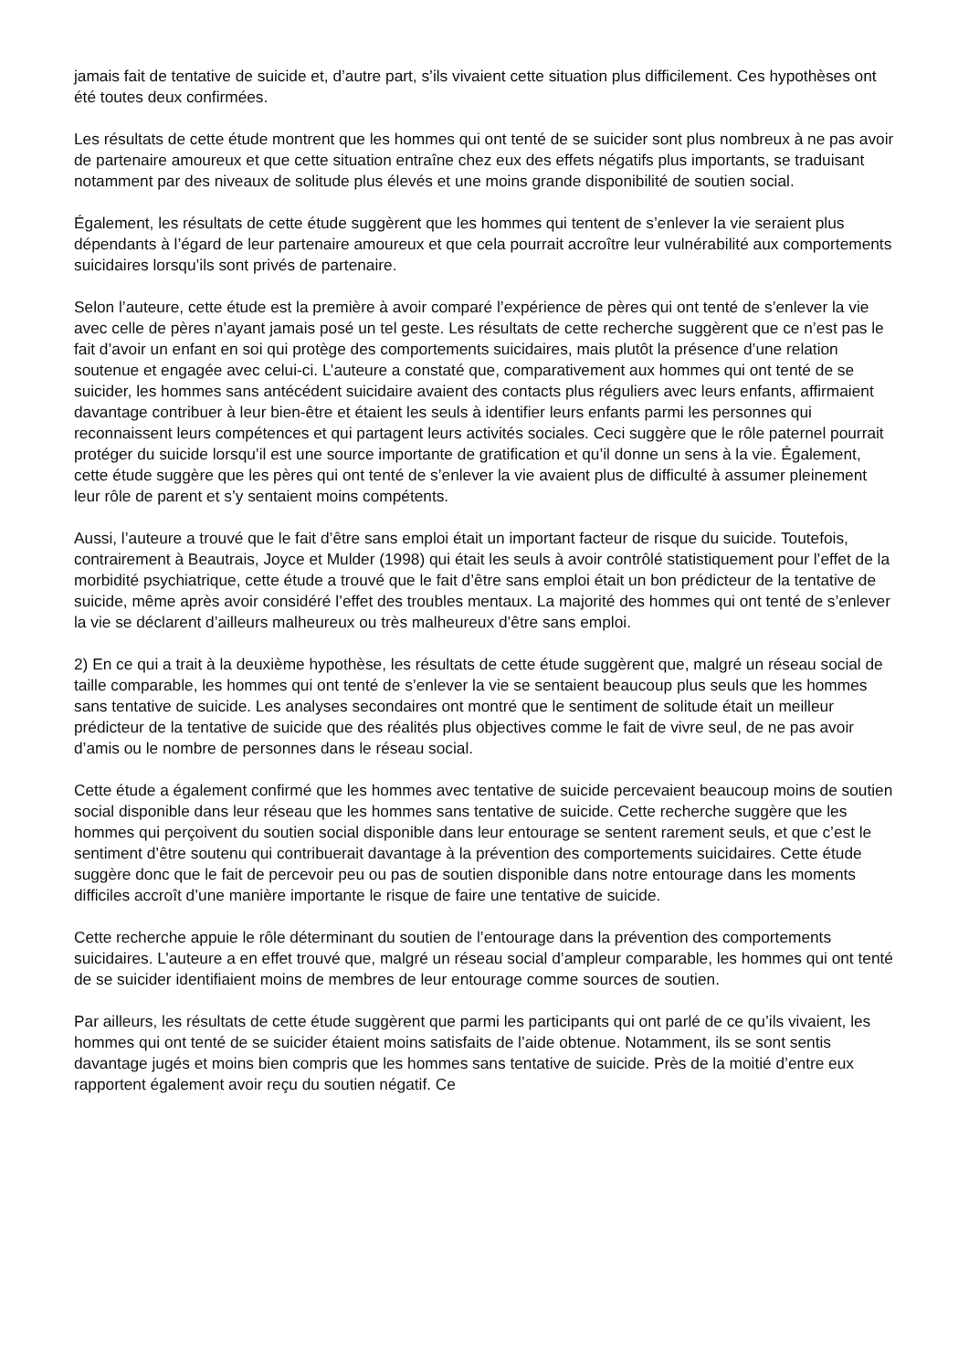jamais fait de tentative de suicide et, d’autre part, s’ils vivaient cette situation plus difficilement. Ces hypothèses ont été toutes deux confirmées.
Les résultats de cette étude montrent que les hommes qui ont tenté de se suicider sont plus nombreux à ne pas avoir de partenaire amoureux et que cette situation entraîne chez eux des effets négatifs plus importants, se traduisant notamment par des niveaux de solitude plus élevés et une moins grande disponibilité de soutien social.
Également, les résultats de cette étude suggèrent que les hommes qui tentent de s’enlever la vie seraient plus dépendants à l’égard de leur partenaire amoureux et que cela pourrait accroître leur vulnérabilité aux comportements suicidaires lorsqu’ils sont privés de partenaire.
Selon l’auteure, cette étude est la première à avoir comparé l’expérience de pères qui ont tenté de s’enlever la vie avec celle de pères n’ayant jamais posé un tel geste. Les résultats de cette recherche suggèrent que ce n’est pas le fait d’avoir un enfant en soi qui protège des comportements suicidaires, mais plutôt la présence d’une relation soutenue et engagée avec celui-ci. L’auteure a constaté que, comparativement aux hommes qui ont tenté de se suicider, les hommes sans antécédent suicidaire avaient des contacts plus réguliers avec leurs enfants, affirmaient davantage contribuer à leur bien-être et étaient les seuls à identifier leurs enfants parmi les personnes qui reconnaissent leurs compétences et qui partagent leurs activités sociales. Ceci suggère que le rôle paternel pourrait protéger du suicide lorsqu’il est une source importante de gratification et qu’il donne un sens à la vie. Également, cette étude suggère que les pères qui ont tenté de s’enlever la vie avaient plus de difficulté à assumer pleinement leur rôle de parent et s’y sentaient moins compétents.
Aussi, l’auteure a trouvé que le fait d’être sans emploi était un important facteur de risque du suicide. Toutefois, contrairement à Beautrais, Joyce et Mulder (1998) qui était les seuls à avoir contrôlé statistiquement pour l’effet de la morbidité psychiatrique, cette étude a trouvé que le fait d’être sans emploi était un bon prédicteur de la tentative de suicide, même après avoir considéré l’effet des troubles mentaux. La majorité des hommes qui ont tenté de s’enlever la vie se déclarent d’ailleurs malheureux ou très malheureux d’être sans emploi.
2) En ce qui a trait à la deuxième hypothèse, les résultats de cette étude suggèrent que, malgré un réseau social de taille comparable, les hommes qui ont tenté de s’enlever la vie se sentaient beaucoup plus seuls que les hommes sans tentative de suicide. Les analyses secondaires ont montré que le sentiment de solitude était un meilleur prédicteur de la tentative de suicide que des réalités plus objectives comme le fait de vivre seul, de ne pas avoir d’amis ou le nombre de personnes dans le réseau social.
Cette étude a également confirmé que les hommes avec tentative de suicide percevaient beaucoup moins de soutien social disponible dans leur réseau que les hommes sans tentative de suicide. Cette recherche suggère que les hommes qui perçoivent du soutien social disponible dans leur entourage se sentent rarement seuls, et que c’est le sentiment d’être soutenu qui contribuerait davantage à la prévention des comportements suicidaires. Cette étude suggère donc que le fait de percevoir peu ou pas de soutien disponible dans notre entourage dans les moments difficiles accroît d’une manière importante le risque de faire une tentative de suicide.
Cette recherche appuie le rôle déterminant du soutien de l’entourage dans la prévention des comportements suicidaires. L’auteure a en effet trouvé que, malgré un réseau social d’ampleur comparable, les hommes qui ont tenté de se suicider identifiaient moins de membres de leur entourage comme sources de soutien.
Par ailleurs, les résultats de cette étude suggèrent que parmi les participants qui ont parlé de ce qu’ils vivaient, les hommes qui ont tenté de se suicider étaient moins satisfaits de l’aide obtenue. Notamment, ils se sont sentis davantage jugés et moins bien compris que les hommes sans tentative de suicide. Près de la moitié d’entre eux rapportent également avoir reçu du soutien négatif. Ce